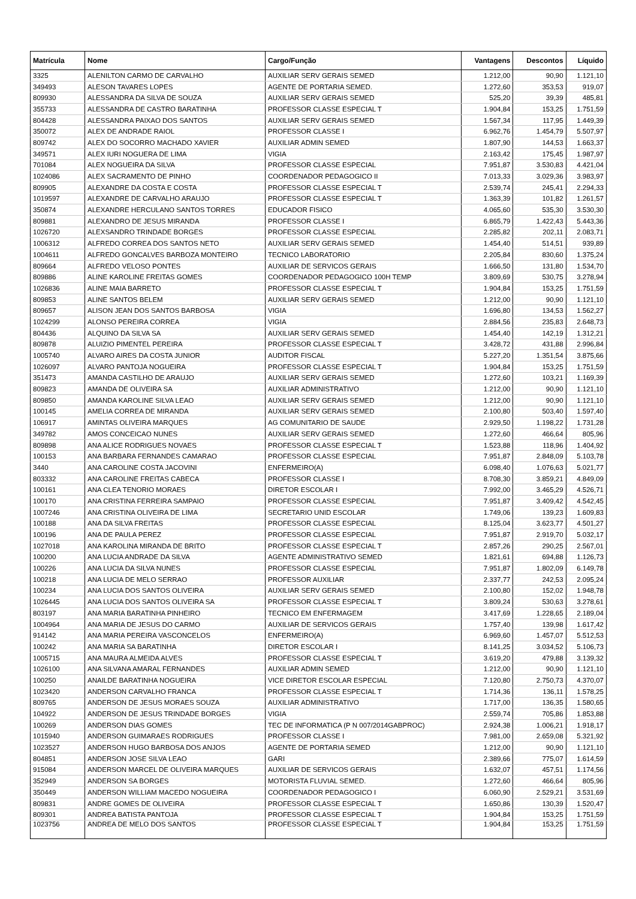| Matrícula | Nome | Cargo/Função | Vantagens | Descontos | Líquido |
| --- | --- | --- | --- | --- | --- |
| 3325 | ALENILTON CARMO DE CARVALHO | AUXILIAR SERV GERAIS SEMED | 1.212,00 | 90,90 | 1.121,10 |
| 349493 | ALESON TAVARES LOPES | AGENTE DE PORTARIA SEMED. | 1.272,60 | 353,53 | 919,07 |
| 809930 | ALESSANDRA DA SILVA DE SOUZA | AUXILIAR SERV GERAIS SEMED | 525,20 | 39,39 | 485,81 |
| 355733 | ALESSANDRA DE CASTRO BARATINHA | PROFESSOR CLASSE ESPECIAL T | 1.904,84 | 153,25 | 1.751,59 |
| 804428 | ALESSANDRA PAIXAO DOS SANTOS | AUXILIAR SERV GERAIS SEMED | 1.567,34 | 117,95 | 1.449,39 |
| 350072 | ALEX DE ANDRADE RAIOL | PROFESSOR CLASSE I | 6.962,76 | 1.454,79 | 5.507,97 |
| 809742 | ALEX DO SOCORRO MACHADO XAVIER | AUXILIAR ADMIN SEMED | 1.807,90 | 144,53 | 1.663,37 |
| 349571 | ALEX IURI NOGUERA DE LIMA | VIGIA | 2.163,42 | 175,45 | 1.987,97 |
| 701084 | ALEX NOGUEIRA DA SILVA | PROFESSOR CLASSE ESPECIAL | 7.951,87 | 3.530,83 | 4.421,04 |
| 1024086 | ALEX SACRAMENTO DE PINHO | COORDENADOR PEDAGOGICO II | 7.013,33 | 3.029,36 | 3.983,97 |
| 809905 | ALEXANDRE DA COSTA E COSTA | PROFESSOR CLASSE ESPECIAL T | 2.539,74 | 245,41 | 2.294,33 |
| 1019597 | ALEXANDRE DE CARVALHO ARAUJO | PROFESSOR CLASSE ESPECIAL T | 1.363,39 | 101,82 | 1.261,57 |
| 350874 | ALEXANDRE HERCULANO SANTOS TORRES | EDUCADOR FISICO | 4.065,60 | 535,30 | 3.530,30 |
| 809881 | ALEXANDRO DE JESUS MIRANDA | PROFESSOR CLASSE I | 6.865,79 | 1.422,43 | 5.443,36 |
| 1026720 | ALEXSANDRO TRINDADE BORGES | PROFESSOR CLASSE ESPECIAL | 2.285,82 | 202,11 | 2.083,71 |
| 1006312 | ALFREDO CORREA DOS SANTOS NETO | AUXILIAR SERV GERAIS SEMED | 1.454,40 | 514,51 | 939,89 |
| 1004611 | ALFREDO GONCALVES BARBOZA MONTEIRO | TECNICO LABORATORIO | 2.205,84 | 830,60 | 1.375,24 |
| 809664 | ALFREDO VELOSO PONTES | AUXILIAR DE SERVICOS GERAIS | 1.666,50 | 131,80 | 1.534,70 |
| 809886 | ALINE KAROLINE FREITAS GOMES | COORDENADOR PEDAGOGICO 100H TEMP | 3.809,69 | 530,75 | 3.278,94 |
| 1026836 | ALINE MAIA BARRETO | PROFESSOR CLASSE ESPECIAL T | 1.904,84 | 153,25 | 1.751,59 |
| 809853 | ALINE SANTOS BELEM | AUXILIAR SERV GERAIS SEMED | 1.212,00 | 90,90 | 1.121,10 |
| 809657 | ALISON JEAN DOS SANTOS BARBOSA | VIGIA | 1.696,80 | 134,53 | 1.562,27 |
| 1024299 | ALONSO PEREIRA CORREA | VIGIA | 2.884,56 | 235,83 | 2.648,73 |
| 804436 | ALQUINO DA SILVA SA | AUXILIAR SERV GERAIS SEMED | 1.454,40 | 142,19 | 1.312,21 |
| 809878 | ALUIZIO PIMENTEL PEREIRA | PROFESSOR CLASSE ESPECIAL T | 3.428,72 | 431,88 | 2.996,84 |
| 1005740 | ALVARO AIRES DA COSTA JUNIOR | AUDITOR FISCAL | 5.227,20 | 1.351,54 | 3.875,66 |
| 1026097 | ALVARO PANTOJA NOGUEIRA | PROFESSOR CLASSE ESPECIAL T | 1.904,84 | 153,25 | 1.751,59 |
| 351473 | AMANDA CASTILHO DE ARAUJO | AUXILIAR SERV GERAIS SEMED | 1.272,60 | 103,21 | 1.169,39 |
| 809823 | AMANDA DE OLIVEIRA SA | AUXILIAR ADMINISTRATIVO | 1.212,00 | 90,90 | 1.121,10 |
| 809850 | AMANDA KAROLINE SILVA LEAO | AUXILIAR SERV GERAIS SEMED | 1.212,00 | 90,90 | 1.121,10 |
| 100145 | AMELIA CORREA DE MIRANDA | AUXILIAR SERV GERAIS SEMED | 2.100,80 | 503,40 | 1.597,40 |
| 106917 | AMINTAS OLIVEIRA MARQUES | AG COMUNITARIO DE SAUDE | 2.929,50 | 1.198,22 | 1.731,28 |
| 349782 | AMOS CONCEICAO NUNES | AUXILIAR SERV GERAIS SEMED | 1.272,60 | 466,64 | 805,96 |
| 809898 | ANA ALICE RODRIGUES NOVAES | PROFESSOR CLASSE ESPECIAL T | 1.523,88 | 118,96 | 1.404,92 |
| 100153 | ANA BARBARA FERNANDES CAMARAO | PROFESSOR CLASSE ESPECIAL | 7.951,87 | 2.848,09 | 5.103,78 |
| 3440 | ANA CAROLINE COSTA JACOVINI | ENFERMEIRO(A) | 6.098,40 | 1.076,63 | 5.021,77 |
| 803332 | ANA CAROLINE FREITAS CABECA | PROFESSOR CLASSE I | 8.708,30 | 3.859,21 | 4.849,09 |
| 100161 | ANA CLEA TENORIO MORAES | DIRETOR ESCOLAR I | 7.992,00 | 3.465,29 | 4.526,71 |
| 100170 | ANA CRISTINA FERREIRA SAMPAIO | PROFESSOR CLASSE ESPECIAL | 7.951,87 | 3.409,42 | 4.542,45 |
| 1007246 | ANA CRISTINA OLIVEIRA DE LIMA | SECRETARIO UNID ESCOLAR | 1.749,06 | 139,23 | 1.609,83 |
| 100188 | ANA DA SILVA FREITAS | PROFESSOR CLASSE ESPECIAL | 8.125,04 | 3.623,77 | 4.501,27 |
| 100196 | ANA DE PAULA PEREZ | PROFESSOR CLASSE ESPECIAL | 7.951,87 | 2.919,70 | 5.032,17 |
| 1027018 | ANA KAROLINA MIRANDA DE BRITO | PROFESSOR CLASSE ESPECIAL T | 2.857,26 | 290,25 | 2.567,01 |
| 100200 | ANA LUCIA ANDRADE DA SILVA | AGENTE ADMINISTRATIVO SEMED | 1.821,61 | 694,88 | 1.126,73 |
| 100226 | ANA LUCIA DA SILVA NUNES | PROFESSOR CLASSE ESPECIAL | 7.951,87 | 1.802,09 | 6.149,78 |
| 100218 | ANA LUCIA DE MELO SERRAO | PROFESSOR AUXILIAR | 2.337,77 | 242,53 | 2.095,24 |
| 100234 | ANA LUCIA DOS SANTOS OLIVEIRA | AUXILIAR SERV GERAIS SEMED | 2.100,80 | 152,02 | 1.948,78 |
| 1026445 | ANA LUCIA DOS SANTOS OLIVEIRA SA | PROFESSOR CLASSE ESPECIAL T | 3.809,24 | 530,63 | 3.278,61 |
| 803197 | ANA MARIA BARATINHA PINHEIRO | TECNICO EM ENFERMAGEM | 3.417,69 | 1.228,65 | 2.189,04 |
| 1004964 | ANA MARIA DE JESUS DO CARMO | AUXILIAR DE SERVICOS GERAIS | 1.757,40 | 139,98 | 1.617,42 |
| 914142 | ANA MARIA PEREIRA VASCONCELOS | ENFERMEIRO(A) | 6.969,60 | 1.457,07 | 5.512,53 |
| 100242 | ANA MARIA SA BARATINHA | DIRETOR ESCOLAR I | 8.141,25 | 3.034,52 | 5.106,73 |
| 1005715 | ANA MAURA ALMEIDA ALVES | PROFESSOR CLASSE ESPECIAL T | 3.619,20 | 479,88 | 3.139,32 |
| 1026100 | ANA SILVANA AMARAL FERNANDES | AUXILIAR ADMIN SEMED | 1.212,00 | 90,90 | 1.121,10 |
| 100250 | ANAILDE BARATINHA NOGUEIRA | VICE DIRETOR ESCOLAR ESPECIAL | 7.120,80 | 2.750,73 | 4.370,07 |
| 1023420 | ANDERSON CARVALHO FRANCA | PROFESSOR CLASSE ESPECIAL T | 1.714,36 | 136,11 | 1.578,25 |
| 809765 | ANDERSON DE JESUS MORAES SOUZA | AUXILIAR ADMINISTRATIVO | 1.717,00 | 136,35 | 1.580,65 |
| 104922 | ANDERSON DE JESUS TRINDADE BORGES | VIGIA | 2.559,74 | 705,86 | 1.853,88 |
| 100269 | ANDERSON DIAS GOMES | TEC DE INFORMATICA (P N 007/2014GABPROC) | 2.924,38 | 1.006,21 | 1.918,17 |
| 1015940 | ANDERSON GUIMARAES RODRIGUES | PROFESSOR CLASSE I | 7.981,00 | 2.659,08 | 5.321,92 |
| 1023527 | ANDERSON HUGO BARBOSA DOS ANJOS | AGENTE DE PORTARIA SEMED | 1.212,00 | 90,90 | 1.121,10 |
| 804851 | ANDERSON JOSE SILVA LEAO | GARI | 2.389,66 | 775,07 | 1.614,59 |
| 915084 | ANDERSON MARCEL DE OLIVEIRA MARQUES | AUXILIAR DE SERVICOS GERAIS | 1.632,07 | 457,51 | 1.174,56 |
| 352949 | ANDERSON SA BORGES | MOTORISTA FLUVIAL SEMED. | 1.272,60 | 466,64 | 805,96 |
| 350449 | ANDERSON WILLIAM MACEDO NOGUEIRA | COORDENADOR PEDAGOGICO I | 6.060,90 | 2.529,21 | 3.531,69 |
| 809831 | ANDRE GOMES DE OLIVEIRA | PROFESSOR CLASSE ESPECIAL T | 1.650,86 | 130,39 | 1.520,47 |
| 809301 | ANDREA BATISTA PANTOJA | PROFESSOR CLASSE ESPECIAL T | 1.904,84 | 153,25 | 1.751,59 |
| 1023756 | ANDREA DE MELO DOS SANTOS | PROFESSOR CLASSE ESPECIAL T | 1.904,84 | 153,25 | 1.751,59 |